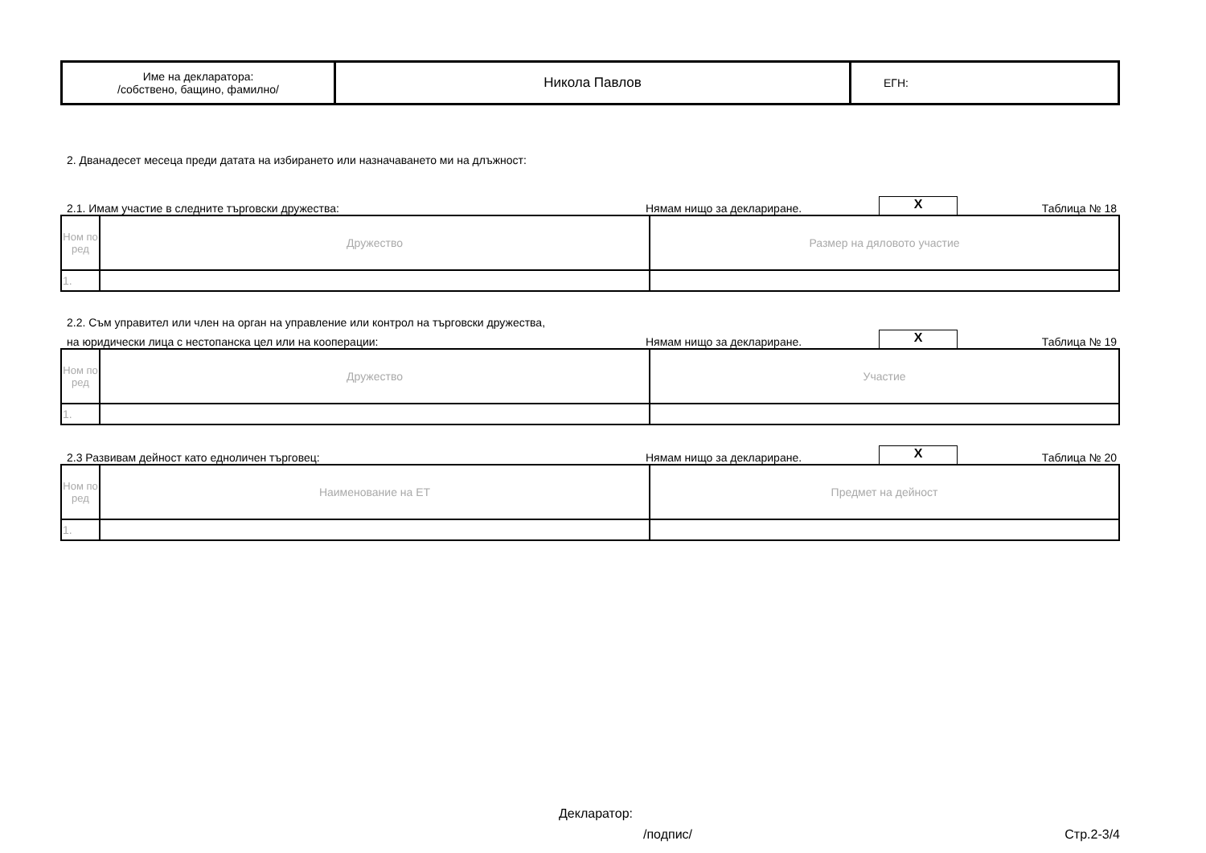| Име на декларатора: /собствено, бащино, фамилно/ | Никола Павлов | ЕГН: |
2. Дванадесет месеца преди датата на избирането или назначаването ми на длъжност:
2.1. Имам участие в следните търговски дружества: Нямам нищо за деклариране. X Таблица № 18
| Ном по ред | Дружество | Размер на дяловото участие |
| 1. | | |
2.2. Съм управител или член на орган на управление или контрол на търговски дружества,
на юридически лица с нестопанска цел или на кооперации: Нямам нищо за деклариране. X Таблица № 19
| Ном по ред | Дружество | Участие |
| 1. | | |
2.3 Развивам дейност като едноличен търговец: Нямам нищо за деклариране. X Таблица № 20
| Ном по ред | Наименование на ЕТ | Предмет на дейност |
| 1. | | |
Декларатор:
/подпис/ Стр.2-3/4